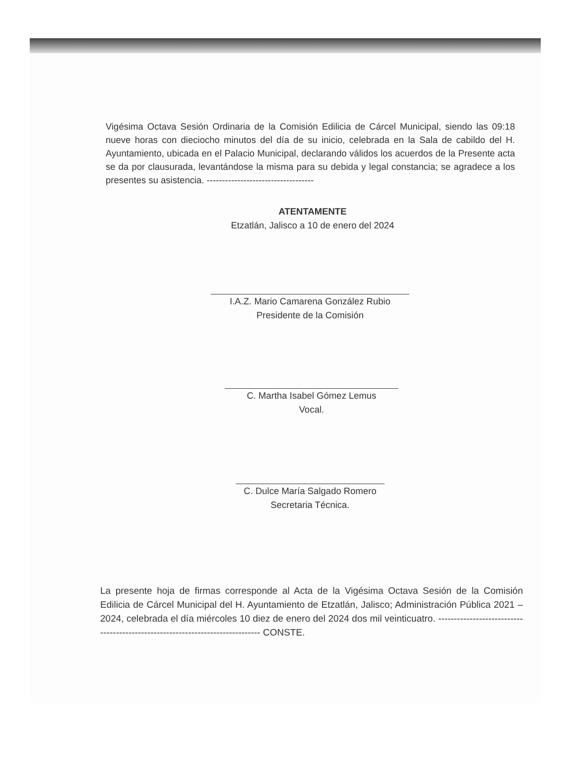Vigésima Octava Sesión Ordinaria de la Comisión Edilicia de Cárcel Municipal, siendo las 09:18 nueve horas con dieciocho minutos del día de su inicio, celebrada en la Sala de cabildo del H. Ayuntamiento, ubicada en el Palacio Municipal, declarando válidos los acuerdos de la Presente acta se da por clausurada, levantándose la misma para su debida y legal constancia; se agradece a los presentes su asistencia. -----------------------------------
ATENTAMENTE
Etzatlán, Jalisco a 10 de enero del 2024
I.A.Z. Mario Camarena González Rubio
Presidente de la Comisión
C. Martha Isabel Gómez Lemus
Vocal.
C. Dulce María Salgado Romero
Secretaria Técnica.
La presente hoja de firmas corresponde al Acta de la Vigésima Octava Sesión de la Comisión Edilicia de Cárcel Municipal del H. Ayuntamiento de Etzatlán, Jalisco; Administración Pública 2021 – 2024, celebrada el día miércoles 10 diez de enero del 2024 dos mil veinticuatro. ------------------------------------------------------------------------------ CONSTE.